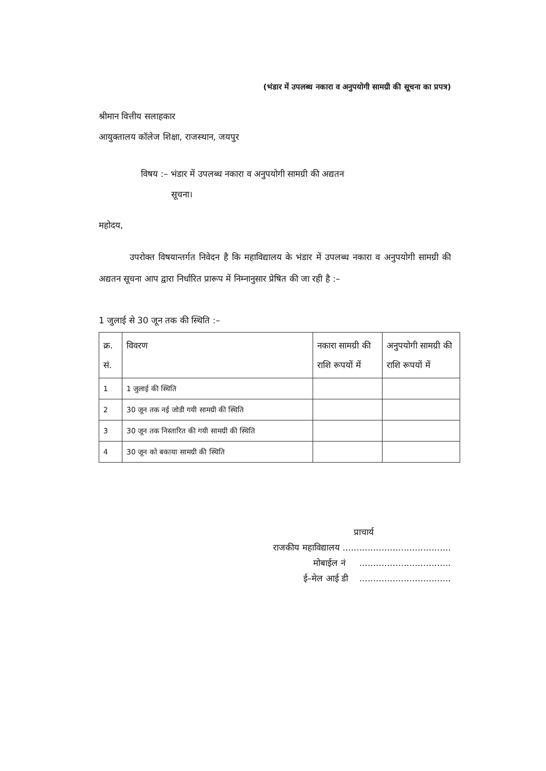(भंडार में उपलब्ध नकारा व अनुपयोगी सामग्री की सूचना का प्रपत्र)
श्रीमान वित्तीय सलाहकार
आयुक्तालय कॉलेज शिक्षा, राजस्थान, जयपुर
विषय :– भंडार में उपलब्ध नकारा व अनुपयोगी सामग्री की अद्यतन
सूचना।
महोदय,
उपरोक्त विषयान्तर्गत निवेदन है कि महाविद्यालय के भंडार में उपलब्ध नकारा व अनुपयोगी सामग्री की अद्यतन सूचना आप द्वारा निर्धारित प्रारूप में निम्नानुसार प्रेषित की जा रही है :–
1 जुलाई से 30 जून तक की स्थिति :–
| क्र. सं. | विवरण | नकारा सामग्री की राशि रूपयों में | अनुपयोगी सामग्री की राशि रूपयों में |
| 1 | 1 जुलाई की स्थिति | | |
| 2 | 30 जून तक नई जोडी गयी सामग्री की स्थिति | | |
| 3 | 30 जून तक निस्तारित की गयी सामग्री की स्थिति | | |
| 4 | 30 जून को बकाया सामग्री की स्थिति | | |
प्राचार्य
राजकीय महाविद्यालय .......................................
मोबाईल नं .................................
ई–मेल आई डी .................................